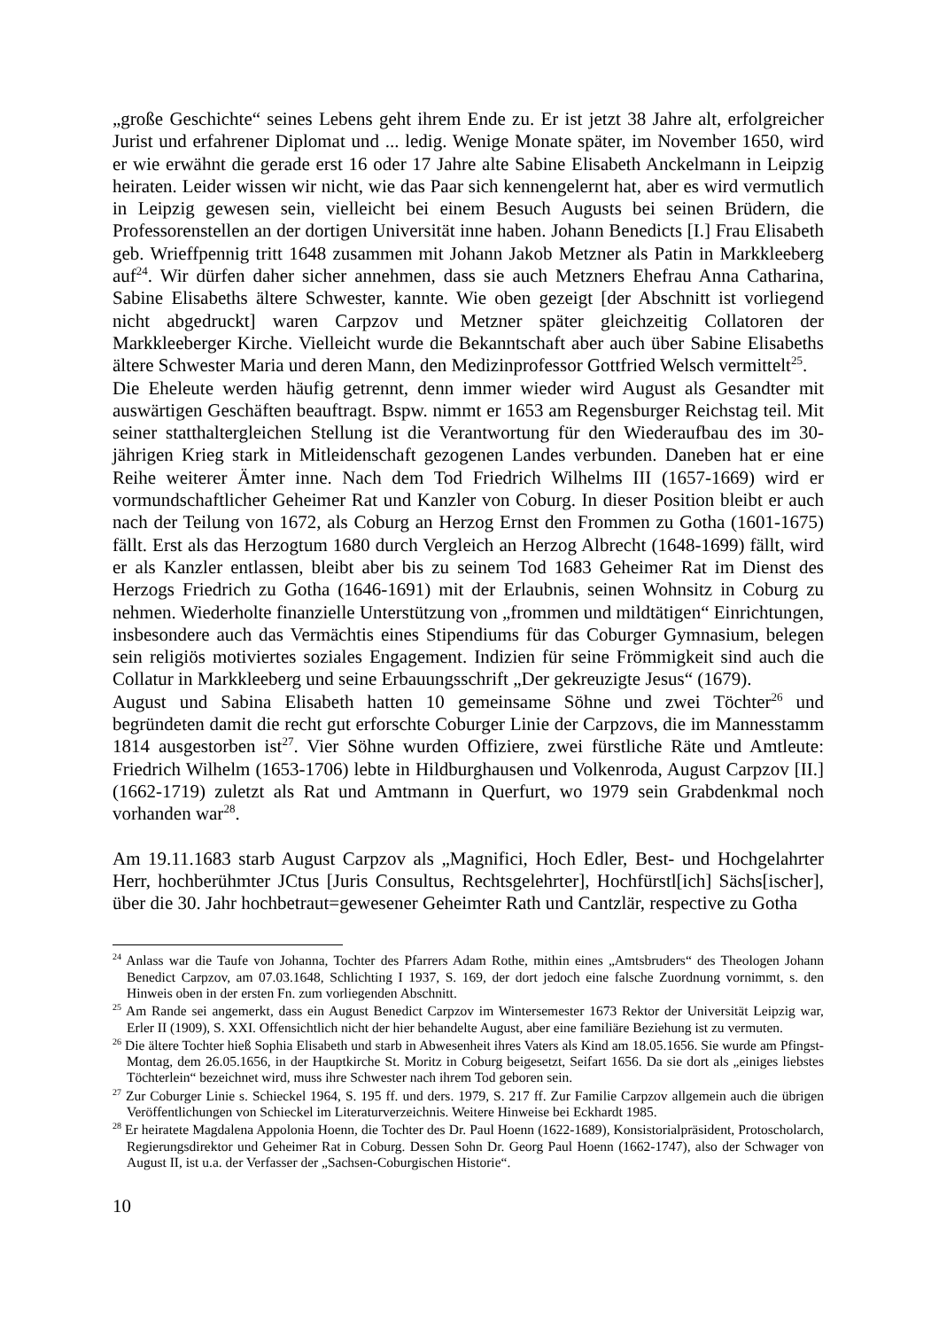„große Geschichte“ seines Lebens geht ihrem Ende zu. Er ist jetzt 38 Jahre alt, erfolgreicher Jurist und erfahrener Diplomat und ... ledig. Wenige Monate später, im November 1650, wird er wie erwähnt die gerade erst 16 oder 17 Jahre alte Sabine Elisabeth Anckelmann in Leipzig heiraten. Leider wissen wir nicht, wie das Paar sich kennengelernt hat, aber es wird vermutlich in Leipzig gewesen sein, vielleicht bei einem Besuch Augusts bei seinen Brüdern, die Professorenstellen an der dortigen Universität inne haben. Johann Benedicts [I.] Frau Elisabeth geb. Wrieffpennig tritt 1648 zusammen mit Johann Jakob Metzner als Patin in Markkleeberg auf<sup>24</sup>. Wir dürfen daher sicher annehmen, dass sie auch Metzners Ehefrau Anna Catharina, Sabine Elisabeths ältere Schwester, kannte. Wie oben gezeigt [der Abschnitt ist vorliegend nicht abgedruckt] waren Carpzov und Metzner später gleichzeitig Collatoren der Markkleeberger Kirche. Vielleicht wurde die Bekanntschaft aber auch über Sabine Elisabeths ältere Schwester Maria und deren Mann, den Medizinprofessor Gottfried Welsch vermittelt<sup>25</sup>.
Die Eheleute werden häufig getrennt, denn immer wieder wird August als Gesandter mit auswärtigen Geschäften beauftragt. Bspw. nimmt er 1653 am Regensburger Reichstag teil. Mit seiner statthaltergleichen Stellung ist die Verantwortung für den Wiederaufbau des im 30-jährigen Krieg stark in Mitleidenschaft gezogenen Landes verbunden. Daneben hat er eine Reihe weiterer Ämter inne. Nach dem Tod Friedrich Wilhelms III (1657-1669) wird er vormundschaftlicher Geheimer Rat und Kanzler von Coburg. In dieser Position bleibt er auch nach der Teilung von 1672, als Coburg an Herzog Ernst den Frommen zu Gotha (1601-1675) fällt. Erst als das Herzogtum 1680 durch Vergleich an Herzog Albrecht (1648-1699) fällt, wird er als Kanzler entlassen, bleibt aber bis zu seinem Tod 1683 Geheimer Rat im Dienst des Herzogs Friedrich zu Gotha (1646-1691) mit der Erlaubnis, seinen Wohnsitz in Coburg zu nehmen. Wiederholte finanzielle Unterstützung von „frommen und mildtätigen“ Einrichtungen, insbesondere auch das Vermächtis eines Stipendiums für das Coburger Gymnasium, belegen sein religiös motiviertes soziales Engagement. Indizien für seine Frömmigkeit sind auch die Collatur in Markkleeberg und seine Erbauungsschrift „Der gekreuzigte Jesus“ (1679).
August und Sabina Elisabeth hatten 10 gemeinsame Söhne und zwei Töchter<sup>26</sup> und begründeten damit die recht gut erforschte Coburger Linie der Carpzovs, die im Mannesstamm 1814 ausgestorben ist<sup>27</sup>. Vier Söhne wurden Offiziere, zwei fürstliche Räte und Amtleute: Friedrich Wilhelm (1653-1706) lebte in Hildburghausen und Volkenroda, August Carpzov [II.] (1662-1719) zuletzt als Rat und Amtmann in Querfurt, wo 1979 sein Grabdenkmal noch vorhanden war<sup>28</sup>.
Am 19.11.1683 starb August Carpzov als „Magnifici, Hoch Edler, Best- und Hochgelahrter Herr, hochberühmter JCtus [Juris Consultus, Rechtsgelehrter], Hochfürstl[ich] Sächs[ischer], über die 30. Jahr hochbetraut=gewesener Geheimter Rath und Cantzlär, respective zu Gotha
<sup>24</sup> Anlass war die Taufe von Johanna, Tochter des Pfarrers Adam Rothe, mithin eines „Amtsbruders“ des Theologen Johann Benedict Carpzov, am 07.03.1648, Schlichting I 1937, S. 169, der dort jedoch eine falsche Zuordnung vornimmt, s. den Hinweis oben in der ersten Fn. zum vorliegenden Abschnitt.
<sup>25</sup> Am Rande sei angemerkt, dass ein August Benedict Carpzov im Wintersemester 1673 Rektor der Universität Leipzig war, Erler II (1909), S. XXI. Offensichtlich nicht der hier behandelte August, aber eine familiäre Beziehung ist zu vermuten.
<sup>26</sup> Die ältere Tochter hieß Sophia Elisabeth und starb in Abwesenheit ihres Vaters als Kind am 18.05.1656. Sie wurde am Pfingst-Montag, dem 26.05.1656, in der Hauptkirche St. Moritz in Coburg beigesetzt, Seifart 1656. Da sie dort als „einiges liebstes Töchterlein“ bezeichnet wird, muss ihre Schwester nach ihrem Tod geboren sein.
<sup>27</sup> Zur Coburger Linie s. Schieckel 1964, S. 195 ff. und ders. 1979, S. 217 ff. Zur Familie Carpzov allgemein auch die übrigen Veröffentlichungen von Schieckel im Literaturverzeichnis. Weitere Hinweise bei Eckhardt 1985.
<sup>28</sup> Er heiratete Magdalena Appolonia Hoenn, die Tochter des Dr. Paul Hoenn (1622-1689), Konsistorialpräsident, Protoscholarch, Regierungsdirektor und Geheimer Rat in Coburg. Dessen Sohn Dr. Georg Paul Hoenn (1662-1747), also der Schwager von August II, ist u.a. der Verfasser der „Sachsen-Coburgischen Historie“.
10